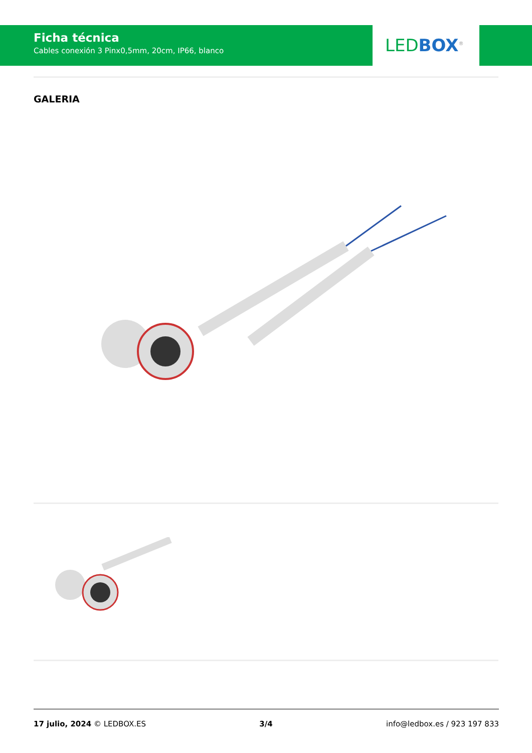Ficha técnica
Cables conexión 3 Pinx0,5mm, 20cm, IP66, blanco
LED BOX<sup>®</sup>
GALERIA
17 julio, 2024 © LEDBOX.ES 3/4 info@ledbox.es / 923 197 833